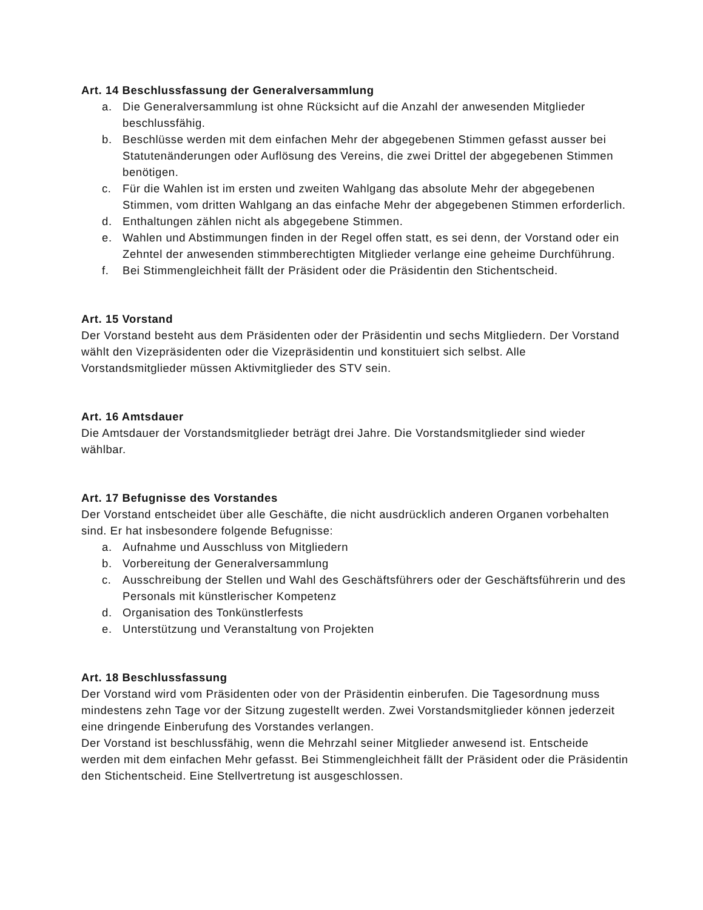Art. 14 Beschlussfassung der Generalversammlung
a. Die Generalversammlung ist ohne Rücksicht auf die Anzahl der anwesenden Mitglieder beschlussfähig.
b. Beschlüsse werden mit dem einfachen Mehr der abgegebenen Stimmen gefasst ausser bei Statutenänderungen oder Auflösung des Vereins, die zwei Drittel der abgegebenen Stimmen benötigen.
c. Für die Wahlen ist im ersten und zweiten Wahlgang das absolute Mehr der abgegebenen Stimmen, vom dritten Wahlgang an das einfache Mehr der abgegebenen Stimmen erforderlich.
d. Enthaltungen zählen nicht als abgegebene Stimmen.
e. Wahlen und Abstimmungen finden in der Regel offen statt, es sei denn, der Vorstand oder ein Zehntel der anwesenden stimmberechtigten Mitglieder verlange eine geheime Durchführung.
f. Bei Stimmengleichheit fällt der Präsident oder die Präsidentin den Stichentscheid.
Art. 15 Vorstand
Der Vorstand besteht aus dem Präsidenten oder der Präsidentin und sechs Mitgliedern. Der Vorstand wählt den Vizepräsidenten oder die Vizepräsidentin und konstituiert sich selbst. Alle Vorstandsmitglieder müssen Aktivmitglieder des STV sein.
Art. 16 Amtsdauer
Die Amtsdauer der Vorstandsmitglieder beträgt drei Jahre. Die Vorstandsmitglieder sind wieder wählbar.
Art. 17 Befugnisse des Vorstandes
Der Vorstand entscheidet über alle Geschäfte, die nicht ausdrücklich anderen Organen vorbehalten sind. Er hat insbesondere folgende Befugnisse:
a. Aufnahme und Ausschluss von Mitgliedern
b. Vorbereitung der Generalversammlung
c. Ausschreibung der Stellen und Wahl des Geschäftsführers oder der Geschäftsführerin und des Personals mit künstlerischer Kompetenz
d. Organisation des Tonkünstlerfests
e. Unterstützung und Veranstaltung von Projekten
Art. 18 Beschlussfassung
Der Vorstand wird vom Präsidenten oder von der Präsidentin einberufen. Die Tagesordnung muss mindestens zehn Tage vor der Sitzung zugestellt werden. Zwei Vorstandsmitglieder können jederzeit eine dringende Einberufung des Vorstandes verlangen.
Der Vorstand ist beschlussfähig, wenn die Mehrzahl seiner Mitglieder anwesend ist. Entscheide werden mit dem einfachen Mehr gefasst. Bei Stimmengleichheit fällt der Präsident oder die Präsidentin den Stichentscheid. Eine Stellvertretung ist ausgeschlossen.